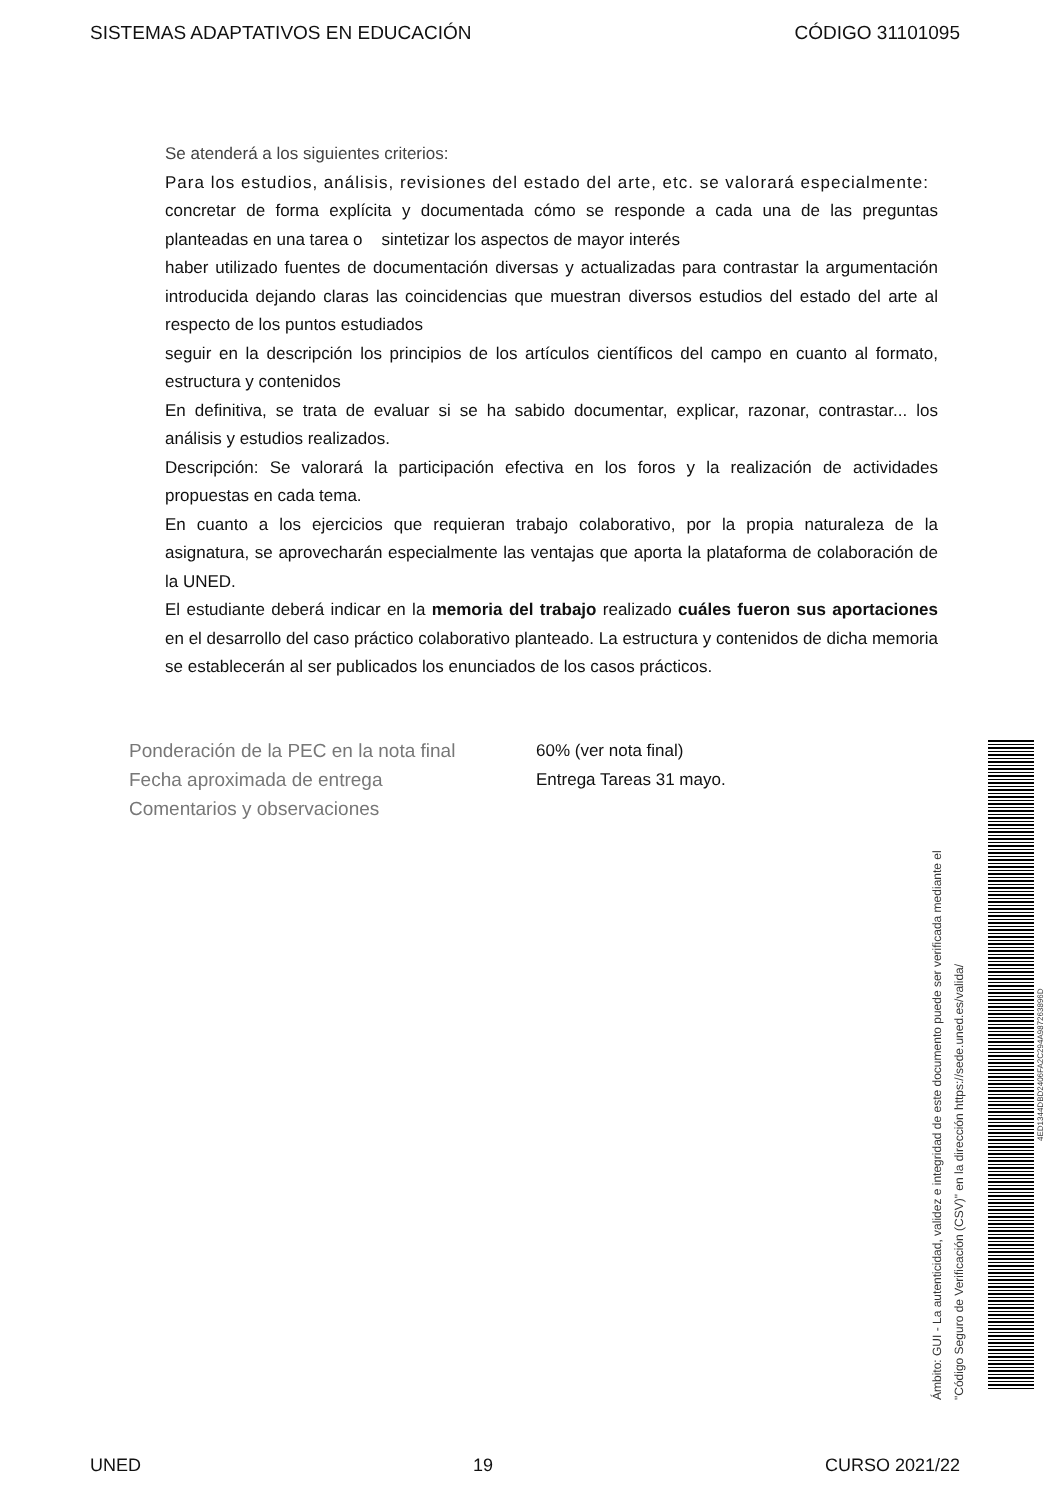SISTEMAS ADAPTATIVOS EN EDUCACIÓN CÓDIGO 31101095
Se atenderá a los siguientes criterios:
Para los estudios, análisis, revisiones del estado del arte, etc. se valorará especialmente:
concretar de forma explícita y documentada cómo se responde a cada una de las preguntas planteadas en una tarea o sintetizar los aspectos de mayor interés
haber utilizado fuentes de documentación diversas y actualizadas para contrastar la argumentación introducida dejando claras las coincidencias que muestran diversos estudios del estado del arte al respecto de los puntos estudiados
seguir en la descripción los principios de los artículos científicos del campo en cuanto al formato, estructura y contenidos
En definitiva, se trata de evaluar si se ha sabido documentar, explicar, razonar, contrastar... los análisis y estudios realizados.
Descripción: Se valorará la participación efectiva en los foros y la realización de actividades propuestas en cada tema.
En cuanto a los ejercicios que requieran trabajo colaborativo, por la propia naturaleza de la asignatura, se aprovecharán especialmente las ventajas que aporta la plataforma de colaboración de la UNED.
El estudiante deberá indicar en la memoria del trabajo realizado cuáles fueron sus aportaciones en el desarrollo del caso práctico colaborativo planteado. La estructura y contenidos de dicha memoria se establecerán al ser publicados los enunciados de los casos prácticos.
Ponderación de la PEC en la nota final 60% (ver nota final)
Fecha aproximada de entrega Entrega Tareas 31 mayo.
Comentarios y observaciones
Ámbito: GUI - La autenticidad, validez e integridad de este documento puede ser verificada mediante el
"Código Seguro de Verificación (CSV)" en la dirección https://sede.uned.es/valida/
4ED1344DBD2406FA2C294A9872638​96D
UNED 19 CURSO 2021/22